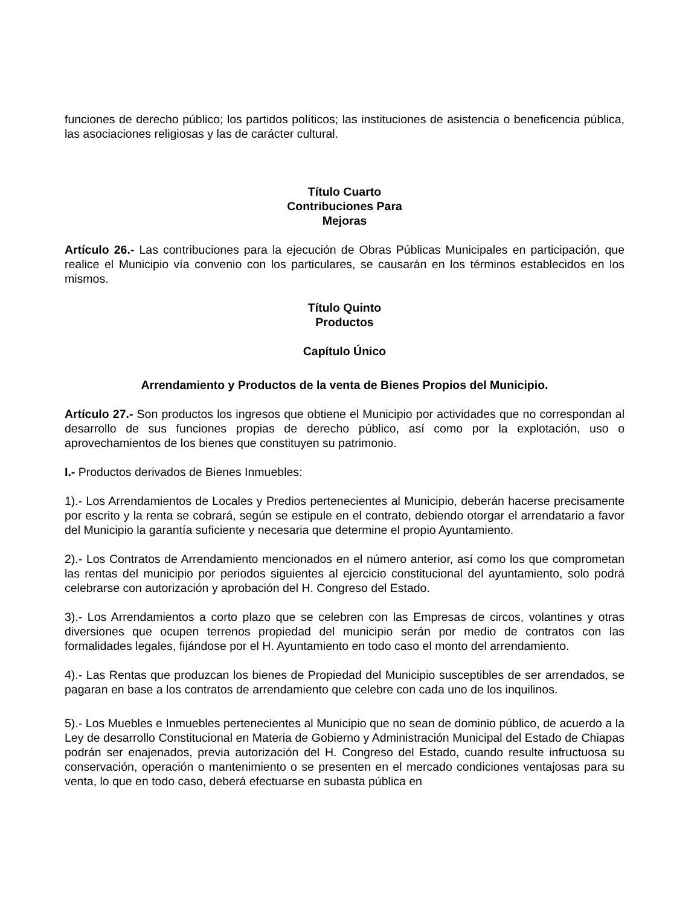funciones de derecho público; los partidos políticos; las instituciones de asistencia o beneficencia pública, las asociaciones religiosas y las de carácter cultural.
Título Cuarto
Contribuciones Para
Mejoras
Artículo 26.- Las contribuciones para la ejecución de Obras Públicas Municipales en participación, que realice el Municipio vía convenio con los particulares, se causarán en los términos establecidos en los mismos.
Título Quinto
Productos
Capítulo Único
Arrendamiento y Productos de la venta de Bienes Propios del Municipio.
Artículo 27.- Son productos los ingresos que obtiene el Municipio por actividades que no correspondan al desarrollo de sus funciones propias de derecho público, así como por la explotación, uso o aprovechamientos de los bienes que constituyen su patrimonio.
I.- Productos derivados de Bienes Inmuebles:
1).- Los Arrendamientos de Locales y Predios pertenecientes al Municipio, deberán hacerse precisamente por escrito y la renta se cobrará, según se estipule en el contrato, debiendo otorgar el arrendatario a favor del Municipio la garantía suficiente y necesaria que determine el propio Ayuntamiento.
2).- Los Contratos de Arrendamiento mencionados en el número anterior, así como los que comprometan las rentas del municipio por periodos siguientes al ejercicio constitucional del ayuntamiento, solo podrá celebrarse con autorización y aprobación del H. Congreso del Estado.
3).- Los Arrendamientos a corto plazo que se celebren con las Empresas de circos, volantines y otras diversiones que ocupen terrenos propiedad del municipio serán por medio de contratos con las formalidades legales, fijándose por el H. Ayuntamiento en todo caso el monto del arrendamiento.
4).- Las Rentas que produzcan los bienes de Propiedad del Municipio susceptibles de ser arrendados, se pagaran en base a los contratos de arrendamiento que celebre con cada uno de los inquilinos.
5).- Los Muebles e Inmuebles pertenecientes al Municipio que no sean de dominio público, de acuerdo a la Ley de desarrollo Constitucional en Materia de Gobierno y Administración Municipal del Estado de Chiapas podrán ser enajenados, previa autorización del H. Congreso del Estado, cuando resulte infructuosa su conservación, operación o mantenimiento o se presenten en el mercado condiciones ventajosas para su venta, lo que en todo caso, deberá efectuarse en subasta pública en